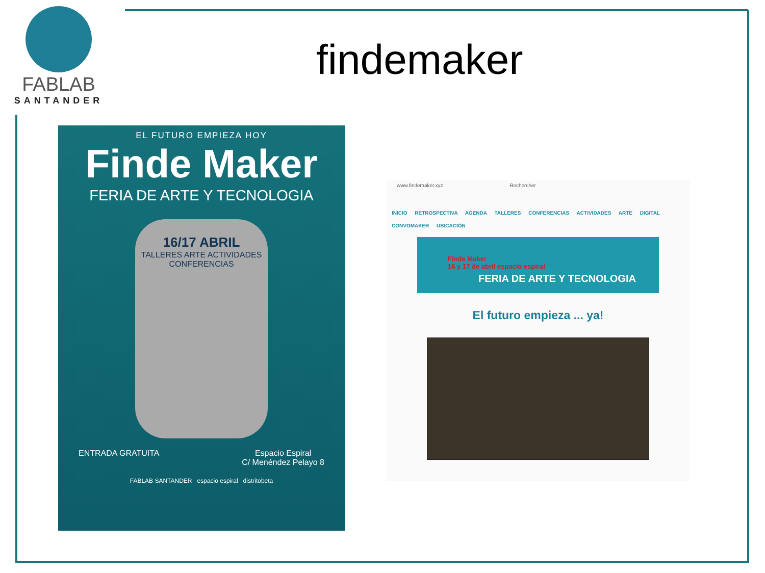FABLAB
SANTANDER
findemaker
EL FUTURO EMPIEZA HOY
Finde Maker
FERIA DE ARTE Y TECNOLOGIA
16/17 ABRIL
TALLERES ARTE ACTIVIDADES CONFERENCIAS
ENTRADA GRATUITA Espacio Espiral
C/ Menéndez Pelayo 8
FABLAB SANTANDER espacio espiral distritobeta
www.findemaker.xyz Rechercher
INICIO RETROSPECTIVA AGENDA TALLERES CONFERENCIAS ACTIVIDADES ARTE DIGITAL
CONVOMAKER UBICACIÓN
Finde Maker
16 y 17 de abril espacio espiral
FERIA DE ARTE Y TECNOLOGIA
El futuro empieza ... ya!